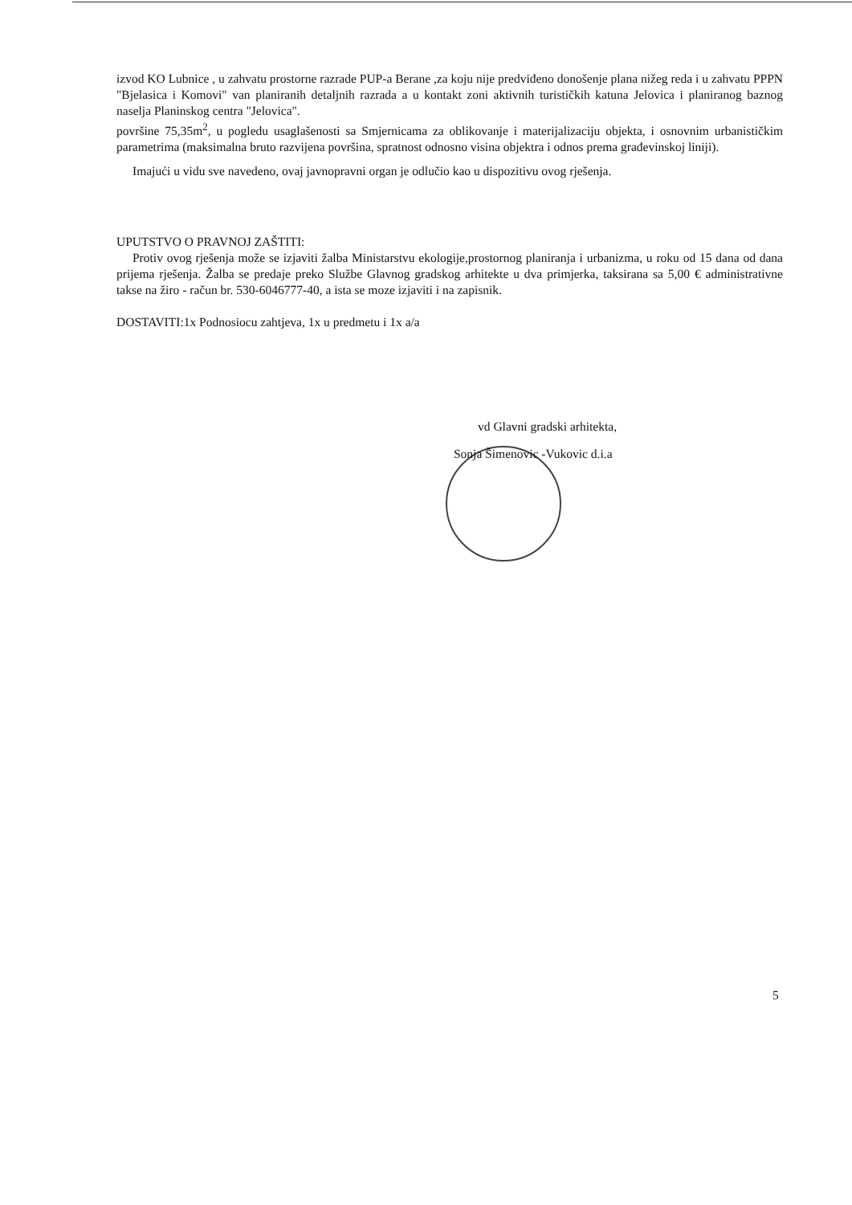izvod KO Lubnice , u zahvatu prostorne razrade PUP-a Berane ,za koju nije predviđeno donošenje plana nižeg reda i u zahvatu PPPN "Bjelasica i Komovi" van planiranih detaljnih razrada a u kontakt zoni aktivnih turističkih katuna Jelovica i planiranog baznog naselja Planinskog centra "Jelovica".
površine 75,35m<sup>2</sup>, u pogledu usaglašenosti sa Smjernicama za oblikovanje i materijalizaciju objekta, i osnovnim urbanističkim parametrima (maksimalna bruto razvijena površina, spratnost odnosno visina objektra i odnos prema građevinskoj liniji).
Imajući u vidu sve navedeno, ovaj javnopravni organ je odlučio kao u dispozitivu ovog rješenja.
UPUTSTVO O PRAVNOJ ZAŠTITI:
Protiv ovog rješenja može se izjaviti žalba Ministarstvu ekologije,prostornog planiranja i urbanizma, u roku od 15 dana od dana prijema rješenja. Žalba se predaje preko Službe Glavnog gradskog arhitekte u dva primjerka, taksirana sa 5,00 € administrativne takse na žiro - račun br. 530-6046777-40, a ista se moze izjaviti i na zapisnik.
DOSTAVITI:1x Podnosiocu zahtjeva, 1x u predmetu i 1x a/a
vd Glavni gradski arhitekta,
Sonja Šimenovic -Vukovic d.i.a
5